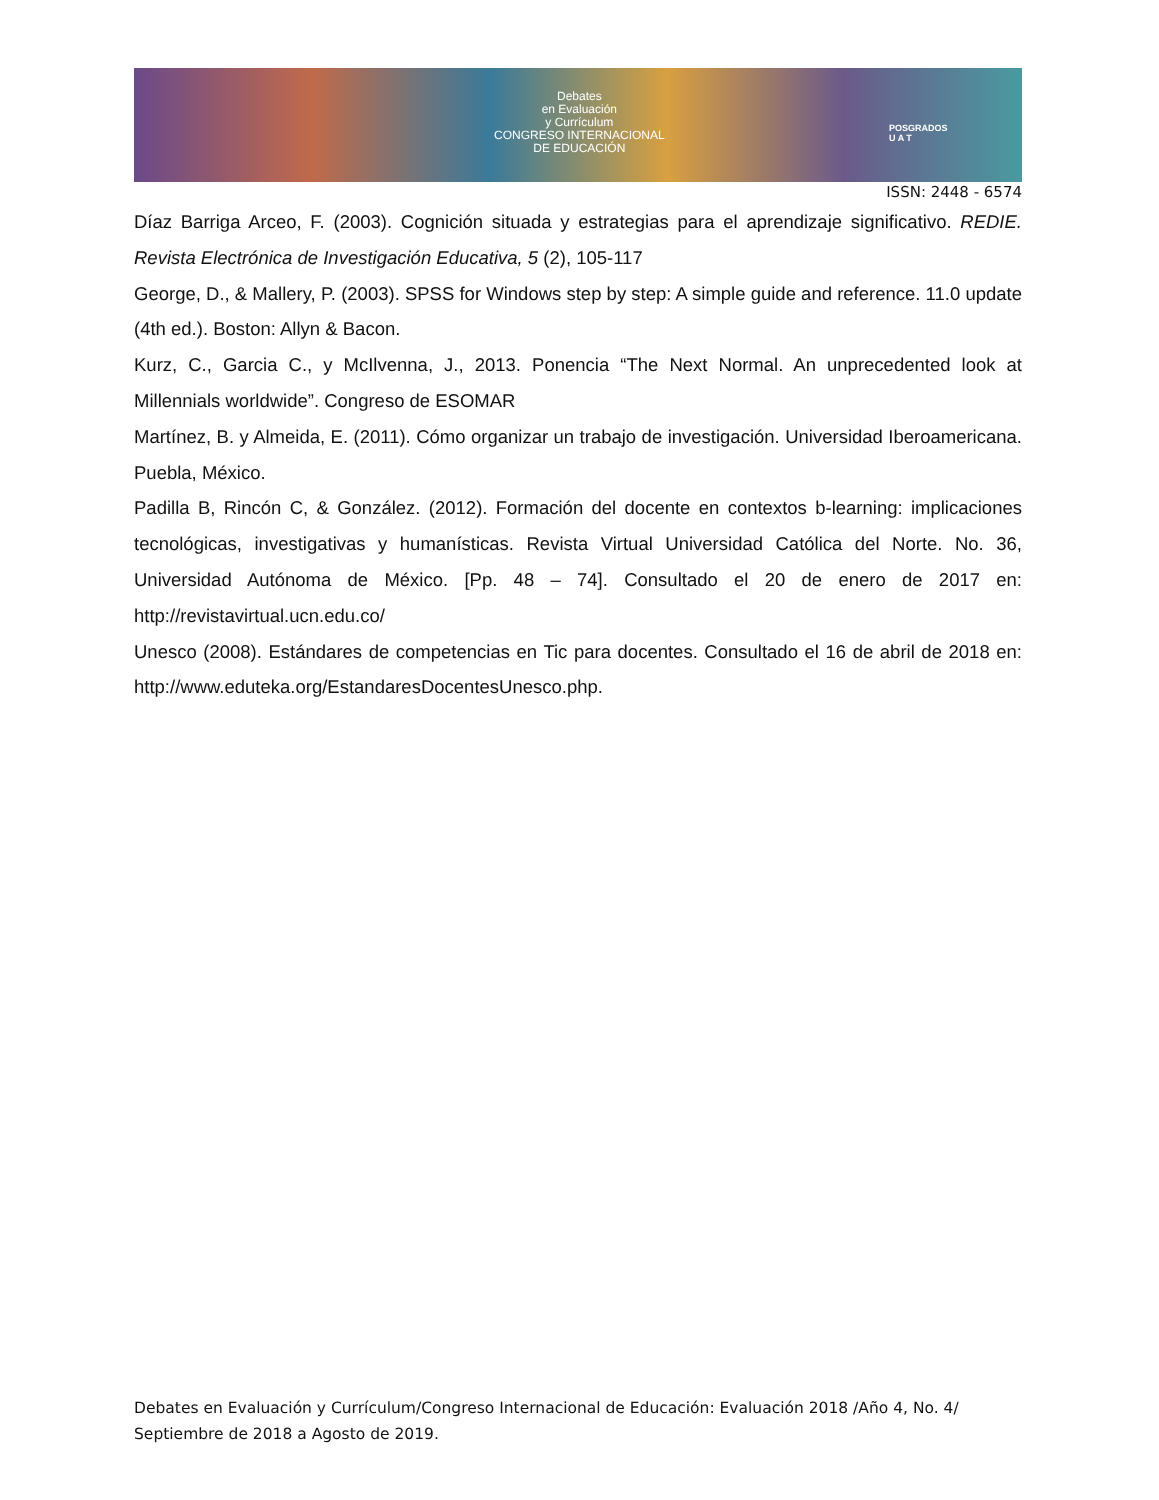Debates
en Evaluación
y Currículum
CONGRESO INTERNACIONAL
DE EDUCACIÓN
POSGRADOS
U A T
ISSN: 2448 - 6574
Díaz Barriga Arceo, F. (2003). Cognición situada y estrategias para el aprendizaje significativo. REDIE. Revista Electrónica de Investigación Educativa, 5 (2), 105-117
George, D., & Mallery, P. (2003). SPSS for Windows step by step: A simple guide and reference. 11.0 update (4th ed.). Boston: Allyn & Bacon.
Kurz, C., Garcia C., y McIlvenna, J., 2013. Ponencia “The Next Normal. An unprecedented look at Millennials worldwide”. Congreso de ESOMAR
Martínez, B. y Almeida, E. (2011). Cómo organizar un trabajo de investigación. Universidad Iberoamericana. Puebla, México.
Padilla B, Rincón C, & González. (2012). Formación del docente en contextos b-learning: implicaciones tecnológicas, investigativas y humanísticas. Revista Virtual Universidad Católica del Norte. No. 36, Universidad Autónoma de México. [Pp. 48 – 74]. Consultado el 20 de enero de 2017 en: http://revistavirtual.ucn.edu.co/
Unesco (2008). Estándares de competencias en Tic para docentes. Consultado el 16 de abril de 2018 en: http://www.eduteka.org/EstandaresDocentesUnesco.php.
Debates en Evaluación y Currículum/Congreso Internacional de Educación: Evaluación 2018 /Año 4, No. 4/ Septiembre de 2018 a Agosto de 2019.